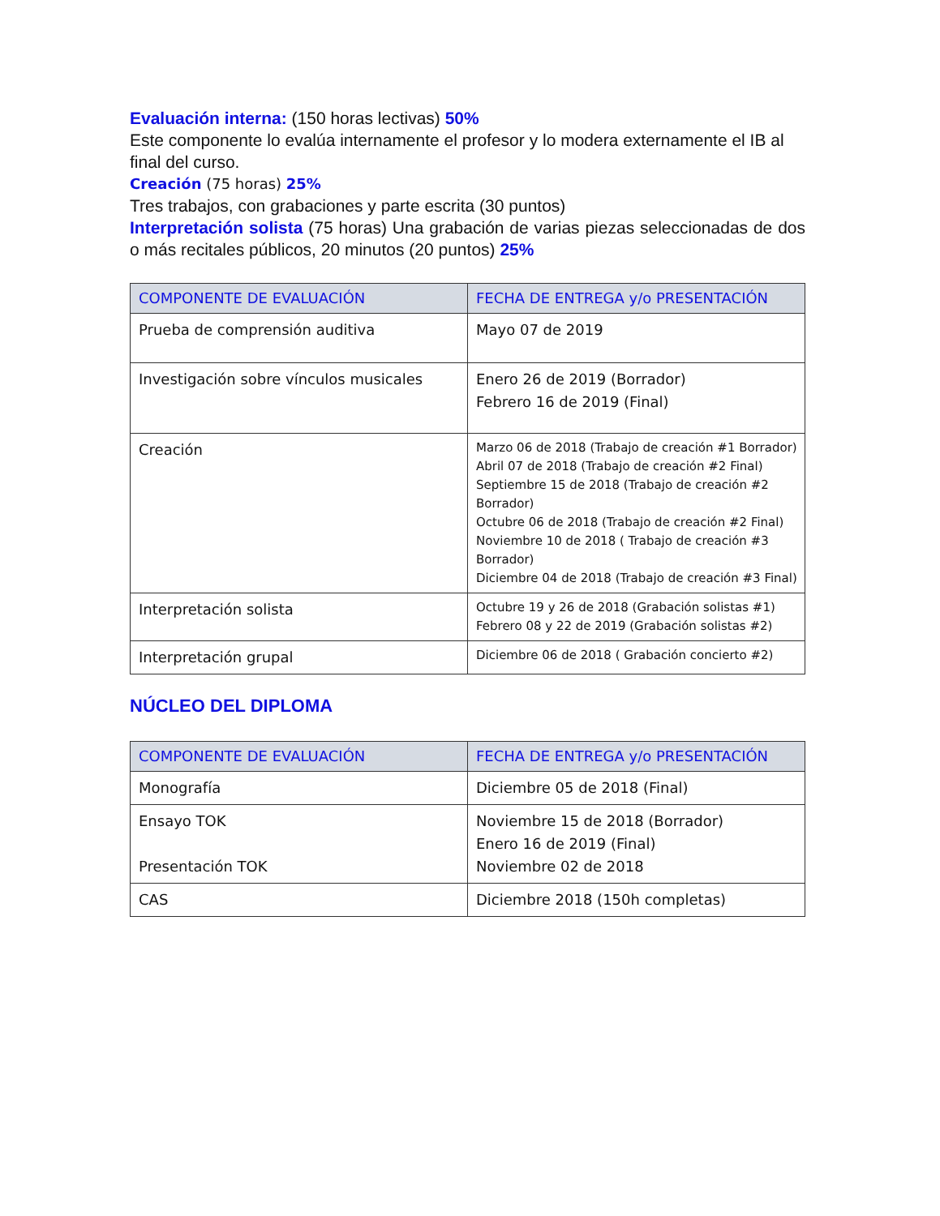Evaluación interna: (150 horas lectivas) 50%
Este componente lo evalúa internamente el profesor y lo modera externamente el IB al final del curso.
Creación (75 horas) 25%
Tres trabajos, con grabaciones y parte escrita (30 puntos)
Interpretación solista (75 horas) Una grabación de varias piezas seleccionadas de dos o más recitales públicos, 20 minutos (20 puntos) 25%
| COMPONENTE DE EVALUACIÓN | FECHA DE ENTREGA y/o PRESENTACIÓN |
| --- | --- |
| Prueba de comprensión auditiva | Mayo 07 de 2019 |
| Investigación sobre vínculos musicales | Enero 26 de 2019 (Borrador) Febrero 16 de 2019 (Final) |
| Creación | Marzo 06 de 2018 (Trabajo de creación #1 Borrador) Abril 07 de 2018 (Trabajo de creación #2 Final) Septiembre 15 de 2018 (Trabajo de creación #2 Borrador) Octubre 06 de 2018 (Trabajo de creación #2 Final) Noviembre 10 de 2018 ( Trabajo de creación #3 Borrador) Diciembre 04 de 2018 (Trabajo de creación #3 Final) |
| Interpretación solista | Octubre 19 y 26 de 2018 (Grabación solistas #1) Febrero 08 y 22 de 2019 (Grabación solistas #2) |
| Interpretación grupal | Diciembre 06 de 2018 ( Grabación concierto #2) |
NÚCLEO DEL DIPLOMA
| COMPONENTE DE EVALUACIÓN | FECHA DE ENTREGA y/o PRESENTACIÓN |
| --- | --- |
| Monografía | Diciembre 05 de 2018 (Final) |
| Ensayo TOK Presentación TOK | Noviembre 15 de 2018 (Borrador) Enero 16 de 2019 (Final) Noviembre 02 de 2018 |
| CAS | Diciembre 2018 (150h completas) |